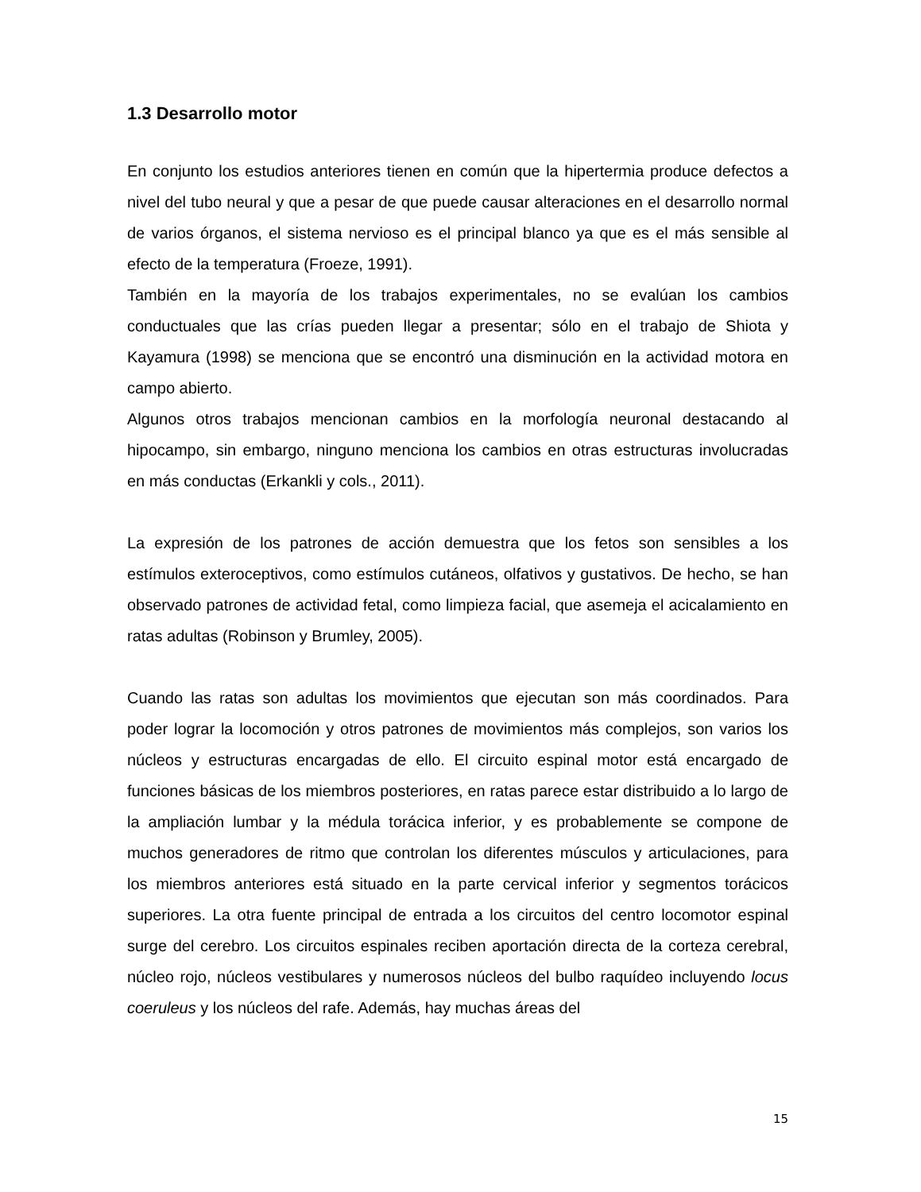1.3 Desarrollo motor
En conjunto los estudios anteriores tienen en común que la hipertermia produce defectos a nivel del tubo neural y que a pesar de que puede causar alteraciones en el desarrollo normal de varios órganos, el sistema nervioso es el principal blanco ya que es el más sensible al efecto de la temperatura (Froeze, 1991).
También en la mayoría de los trabajos experimentales, no se evalúan los cambios conductuales que las crías pueden llegar a presentar; sólo en el trabajo de Shiota y Kayamura (1998) se menciona que se encontró una disminución en la actividad motora en campo abierto.
Algunos otros trabajos mencionan cambios en la morfología neuronal destacando al hipocampo, sin embargo, ninguno menciona los cambios en otras estructuras involucradas en más conductas (Erkankli y cols., 2011).
La expresión de los patrones de acción demuestra que los fetos son sensibles a los estímulos exteroceptivos, como estímulos cutáneos, olfativos y gustativos. De hecho, se han observado patrones de actividad fetal, como limpieza facial, que asemeja el acicalamiento en ratas adultas (Robinson y Brumley, 2005).
Cuando las ratas son adultas los movimientos que ejecutan son más coordinados. Para poder lograr la locomoción y otros patrones de movimientos más complejos, son varios los núcleos y estructuras encargadas de ello. El circuito espinal motor está encargado de funciones básicas de los miembros posteriores, en ratas parece estar distribuido a lo largo de la ampliación lumbar y la médula torácica inferior, y es probablemente se compone de muchos generadores de ritmo que controlan los diferentes músculos y articulaciones, para los miembros anteriores está situado en la parte cervical inferior y segmentos torácicos superiores. La otra fuente principal de entrada a los circuitos del centro locomotor espinal surge del cerebro. Los circuitos espinales reciben aportación directa de la corteza cerebral, núcleo rojo, núcleos vestibulares y numerosos núcleos del bulbo raquídeo incluyendo locus coeruleus y los núcleos del rafe. Además, hay muchas áreas del
15